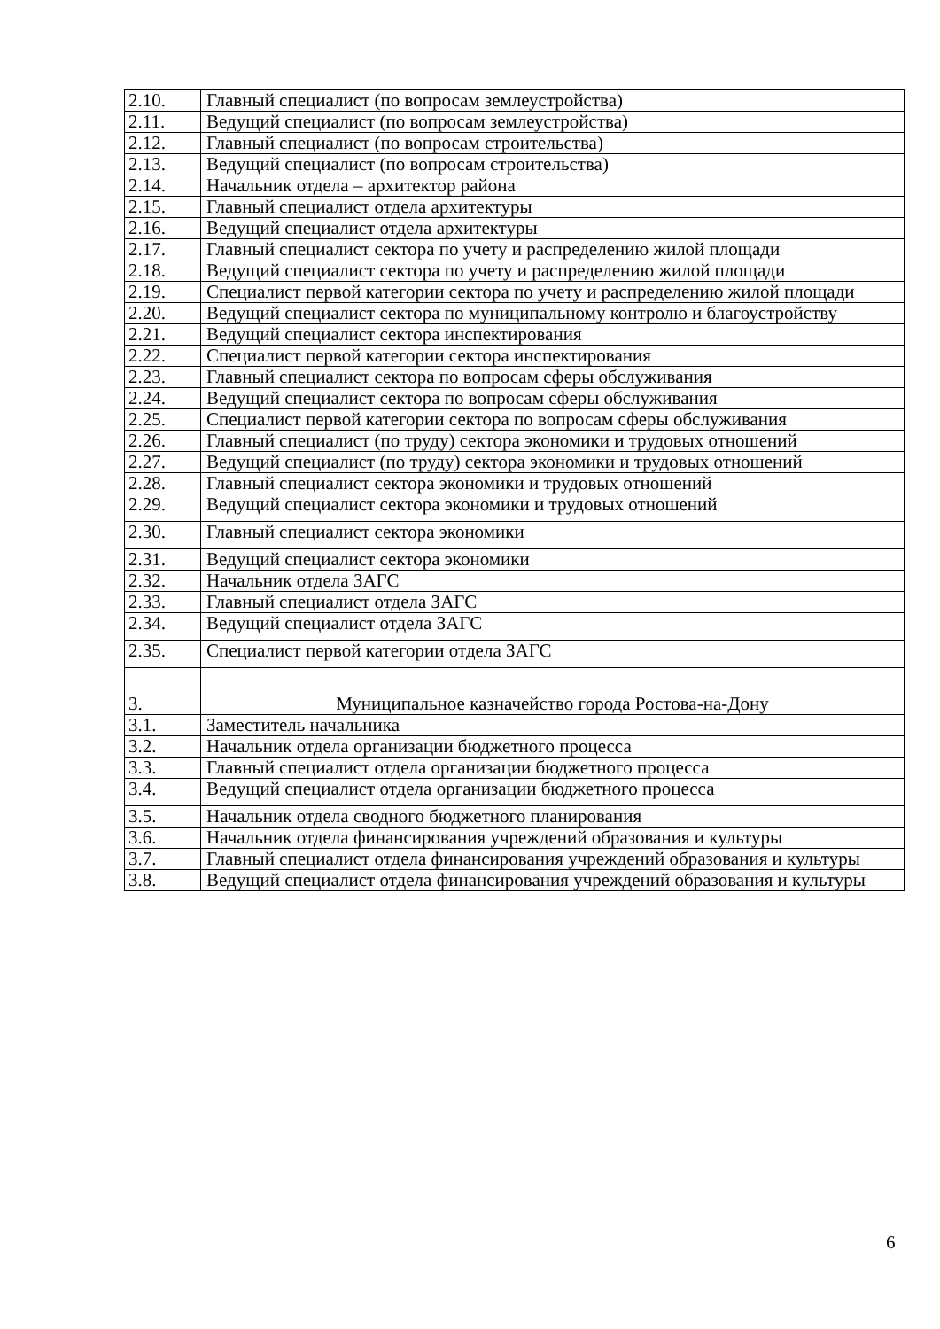| 2.10. | Главный специалист (по вопросам землеустройства) |
| 2.11. | Ведущий специалист (по вопросам землеустройства) |
| 2.12. | Главный специалист (по вопросам строительства) |
| 2.13. | Ведущий специалист (по вопросам строительства) |
| 2.14. | Начальник отдела – архитектор района |
| 2.15. | Главный специалист отдела архитектуры |
| 2.16. | Ведущий специалист отдела архитектуры |
| 2.17. | Главный специалист сектора по учету и распределению жилой площади |
| 2.18. | Ведущий специалист сектора по учету и распределению жилой площади |
| 2.19. | Специалист первой категории сектора по учету и распределению жилой площади |
| 2.20. | Ведущий специалист сектора по муниципальному контролю и благоустройству |
| 2.21. | Ведущий специалист сектора инспектирования |
| 2.22. | Специалист первой категории сектора инспектирования |
| 2.23. | Главный специалист сектора по вопросам сферы обслуживания |
| 2.24. | Ведущий специалист сектора по вопросам сферы обслуживания |
| 2.25. | Специалист первой категории сектора по вопросам сферы обслуживания |
| 2.26. | Главный специалист (по труду) сектора экономики и трудовых отношений |
| 2.27. | Ведущий специалист (по труду) сектора экономики и трудовых отношений |
| 2.28. | Главный специалист сектора экономики и трудовых отношений |
| 2.29. | Ведущий специалист сектора экономики и трудовых отношений |
| 2.30. | Главный специалист сектора экономики |
| 2.31. | Ведущий специалист сектора экономики |
| 2.32. | Начальник отдела ЗАГС |
| 2.33. | Главный специалист отдела ЗАГС |
| 2.34. | Ведущий специалист отдела ЗАГС |
| 2.35. | Специалист первой категории отдела ЗАГС |
| 3. | Муниципальное казначейство города Ростова-на-Дону |
| 3.1. | Заместитель начальника |
| 3.2. | Начальник отдела организации бюджетного процесса |
| 3.3. | Главный специалист отдела организации бюджетного процесса |
| 3.4. | Ведущий специалист отдела организации бюджетного процесса |
| 3.5. | Начальник отдела сводного бюджетного планирования |
| 3.6. | Начальник отдела финансирования учреждений образования и культуры |
| 3.7. | Главный специалист отдела финансирования учреждений образования и культуры |
| 3.8. | Ведущий специалист отдела финансирования учреждений образования и культуры |
6